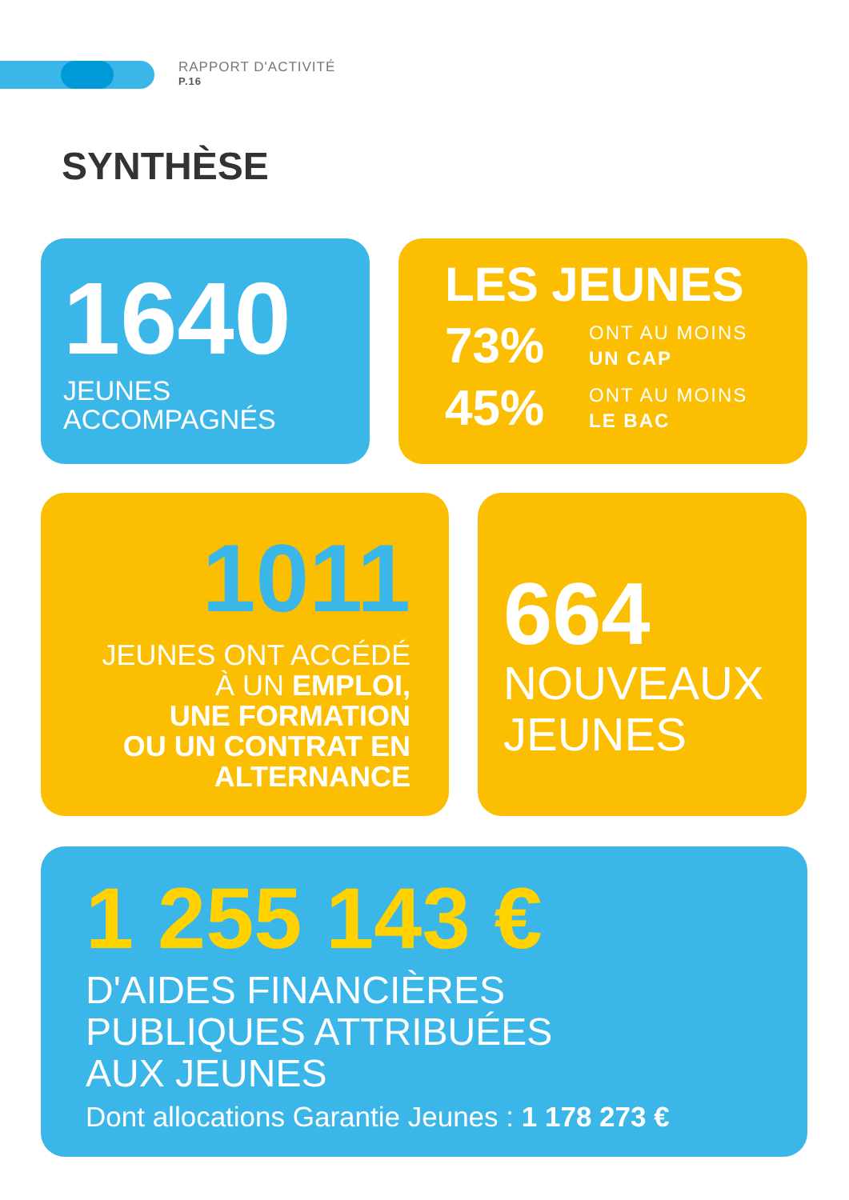RAPPORT D'ACTIVITÉ
P.16
SYNTHÈSE
1640
JEUNES
ACCOMPAGNÉS
LES JEUNES
73%
ONT AU MOINS
UN CAP
45%
ONT AU MOINS
LE BAC
1011
JEUNES ONT ACCÉDÉ
À UN EMPLOI,
UNE FORMATION
OU UN CONTRAT EN
ALTERNANCE
664
NOUVEAUX
JEUNES
1 255 143 €
D'AIDES FINANCIÈRES
PUBLIQUES ATTRIBUÉES
AUX JEUNES
Dont allocations Garantie Jeunes : 1 178 273 €